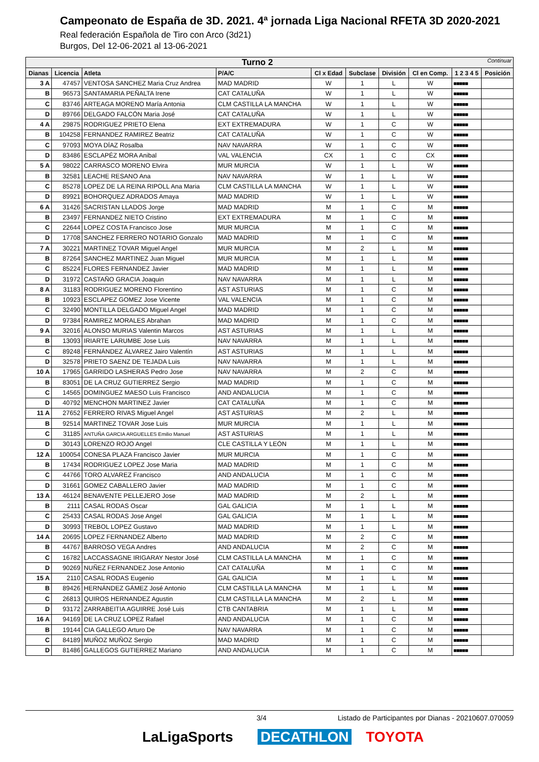Campeonato de España de 3D. 2021. 4ª jornada Liga Nacional RFETA 3D 2020-2021
Real federación Española de Tiro con Arco (3d21)
Burgos, Del 12-06-2021 al 13-06-2021
| Turno 2 Continuar | | | | | | | | | |
| --- | --- | --- | --- | --- | --- | --- | --- | --- | --- |
| Dianas | Licencia | Atleta | P/A/C | Cl x Edad | Subclase | División | Cl en Comp. | 1 2 3 4 5 | Posición |
| 3 A | 47457 | VENTOSA SANCHEZ Maria Cruz Andrea | MAD MADRID | W | 1 | L | W | ■■■■■ | |
| B | 96573 | SANTAMARIA PEÑALTA Irene | CAT CATALUÑA | W | 1 | L | W | ■■■■■ | |
| C | 83746 | ARTEAGA MORENO María Antonia | CLM CASTILLA LA MANCHA | W | 1 | L | W | ■■■■■ | |
| D | 89766 | DELGADO FALCÓN Maria José | CAT CATALUÑA | W | 1 | L | W | ■■■■■ | |
| 4 A | 29875 | RODRIGUEZ PRIETO Elena | EXT EXTREMADURA | W | 1 | C | W | ■■■■■ | |
| B | 104258 | FERNANDEZ RAMIREZ Beatriz | CAT CATALUÑA | W | 1 | C | W | ■■■■■ | |
| C | 97093 | MOYA DÍAZ Rosalba | NAV NAVARRA | W | 1 | C | W | ■■■■■ | |
| D | 83486 | ESCLAPÉZ MORA Anibal | VAL VALENCIA | CX | 1 | C | CX | ■■■■■ | |
| 5 A | 98022 | CARRASCO MORENO Elvira | MUR MURCIA | W | 1 | L | W | ■■■■■ | |
| B | 32581 | LEACHE RESANO Ana | NAV NAVARRA | W | 1 | L | W | ■■■■■ | |
| C | 85278 | LOPEZ DE LA REINA RIPOLL Ana Maria | CLM CASTILLA LA MANCHA | W | 1 | L | W | ■■■■■ | |
| D | 89921 | BOHORQUEZ ADRADOS Amaya | MAD MADRID | W | 1 | L | W | ■■■■■ | |
| 6 A | 31426 | SACRISTAN LLADOS Jorge | MAD MADRID | M | 1 | C | M | ■■■■■ | |
| B | 23497 | FERNANDEZ NIETO Cristino | EXT EXTREMADURA | M | 1 | C | M | ■■■■■ | |
| C | 22644 | LOPEZ COSTA Francisco Jose | MUR MURCIA | M | 1 | C | M | ■■■■■ | |
| D | 17708 | SANCHEZ FERRERO NOTARIO Gonzalo | MAD MADRID | M | 1 | C | M | ■■■■■ | |
| 7 A | 30221 | MARTINEZ TOVAR Miguel Angel | MUR MURCIA | M | 2 | L | M | ■■■■■ | |
| B | 87264 | SANCHEZ MARTINEZ Juan Miguel | MUR MURCIA | M | 1 | L | M | ■■■■■ | |
| C | 85224 | FLORES FERNANDEZ Javier | MAD MADRID | M | 1 | L | M | ■■■■■ | |
| D | 31972 | CASTAÑO GRACIA Joaquin | NAV NAVARRA | M | 1 | L | M | ■■■■■ | |
| 8 A | 31183 | RODRIGUEZ MORENO Florentino | AST ASTURIAS | M | 1 | C | M | ■■■■■ | |
| B | 10923 | ESCLAPEZ GOMEZ Jose Vicente | VAL VALENCIA | M | 1 | C | M | ■■■■■ | |
| C | 32490 | MONTILLA DELGADO Miguel Angel | MAD MADRID | M | 1 | C | M | ■■■■■ | |
| D | 97384 | RAMIREZ MORALES Abrahan | MAD MADRID | M | 1 | C | M | ■■■■■ | |
| 9 A | 32016 | ALONSO MURIAS Valentin Marcos | AST ASTURIAS | M | 1 | L | M | ■■■■■ | |
| B | 13093 | IRIARTE LARUMBE Jose Luis | NAV NAVARRA | M | 1 | L | M | ■■■■■ | |
| C | 89248 | FERNÁNDEZ ÁLVAREZ Jairo Valentín | AST ASTURIAS | M | 1 | L | M | ■■■■■ | |
| D | 32578 | PRIETO SAENZ DE TEJADA Luis | NAV NAVARRA | M | 1 | L | M | ■■■■■ | |
| 10 A | 17965 | GARRIDO LASHERAS Pedro Jose | NAV NAVARRA | M | 2 | C | M | ■■■■■ | |
| B | 83051 | DE LA CRUZ GUTIERREZ Sergio | MAD MADRID | M | 1 | C | M | ■■■■■ | |
| C | 14565 | DOMINGUEZ MAESO Luis Francisco | AND ANDALUCIA | M | 1 | C | M | ■■■■■ | |
| D | 40792 | MENCHON MARTINEZ Javier | CAT CATALUÑA | M | 1 | C | M | ■■■■■ | |
| 11 A | 27652 | FERRERO RIVAS Miguel Angel | AST ASTURIAS | M | 2 | L | M | ■■■■■ | |
| B | 92514 | MARTINEZ TOVAR Jose Luis | MUR MURCIA | M | 1 | L | M | ■■■■■ | |
| C | 31185 | ANTUÑA GARCIA ARGUELLES Emilio Manuel | AST ASTURIAS | M | 1 | L | M | ■■■■■ | |
| D | 30143 | LORENZO ROJO Angel | CLE CASTILLA Y LEÓN | M | 1 | L | M | ■■■■■ | |
| 12 A | 100054 | CONESA PLAZA Francisco Javier | MUR MURCIA | M | 1 | C | M | ■■■■■ | |
| B | 17434 | RODRIGUEZ LOPEZ Jose Maria | MAD MADRID | M | 1 | C | M | ■■■■■ | |
| C | 44766 | TORO ALVAREZ Francisco | AND ANDALUCIA | M | 1 | C | M | ■■■■■ | |
| D | 31661 | GOMEZ CABALLERO Javier | MAD MADRID | M | 1 | C | M | ■■■■■ | |
| 13 A | 46124 | BENAVENTE PELLEJERO Jose | MAD MADRID | M | 2 | L | M | ■■■■■ | |
| B | 2111 | CASAL RODAS Oscar | GAL GALICIA | M | 1 | L | M | ■■■■■ | |
| C | 25433 | CASAL RODAS Jose Angel | GAL GALICIA | M | 1 | L | M | ■■■■■ | |
| D | 30993 | TREBOL LOPEZ Gustavo | MAD MADRID | M | 1 | L | M | ■■■■■ | |
| 14 A | 20695 | LOPEZ FERNANDEZ Alberto | MAD MADRID | M | 2 | C | M | ■■■■■ | |
| B | 44767 | BARROSO VEGA Andres | AND ANDALUCIA | M | 2 | C | M | ■■■■■ | |
| C | 16782 | LACCASSAGNE IRIGARAY Nestor José | CLM CASTILLA LA MANCHA | M | 1 | C | M | ■■■■■ | |
| D | 90269 | NUÑEZ FERNANDEZ Jose Antonio | CAT CATALUÑA | M | 1 | C | M | ■■■■■ | |
| 15 A | 2110 | CASAL RODAS Eugenio | GAL GALICIA | M | 1 | L | M | ■■■■■ | |
| B | 89426 | HERNÁNDEZ GÁMEZ José Antonio | CLM CASTILLA LA MANCHA | M | 1 | L | M | ■■■■■ | |
| C | 26813 | QUIROS HERNANDEZ Agustin | CLM CASTILLA LA MANCHA | M | 2 | L | M | ■■■■■ | |
| D | 93172 | ZARRABEITIA AGUIRRE José Luis | CTB CANTABRIA | M | 1 | L | M | ■■■■■ | |
| 16 A | 94169 | DE LA CRUZ LOPEZ Rafael | AND ANDALUCIA | M | 1 | C | M | ■■■■■ | |
| B | 19144 | CIA GALLEGO Arturo De | NAV NAVARRA | M | 1 | C | M | ■■■■■ | |
| C | 84189 | MUÑOZ MUÑOZ Sergio | MAD MADRID | M | 1 | C | M | ■■■■■ | |
| D | 81486 | GALLEGOS GUTIERREZ Mariano | AND ANDALUCIA | M | 1 | C | M | ■■■■■ | |
3/4 Listado de Participantes por Dianas - 20210607.070059
LaLigaSports DECATHLON TOYOTA